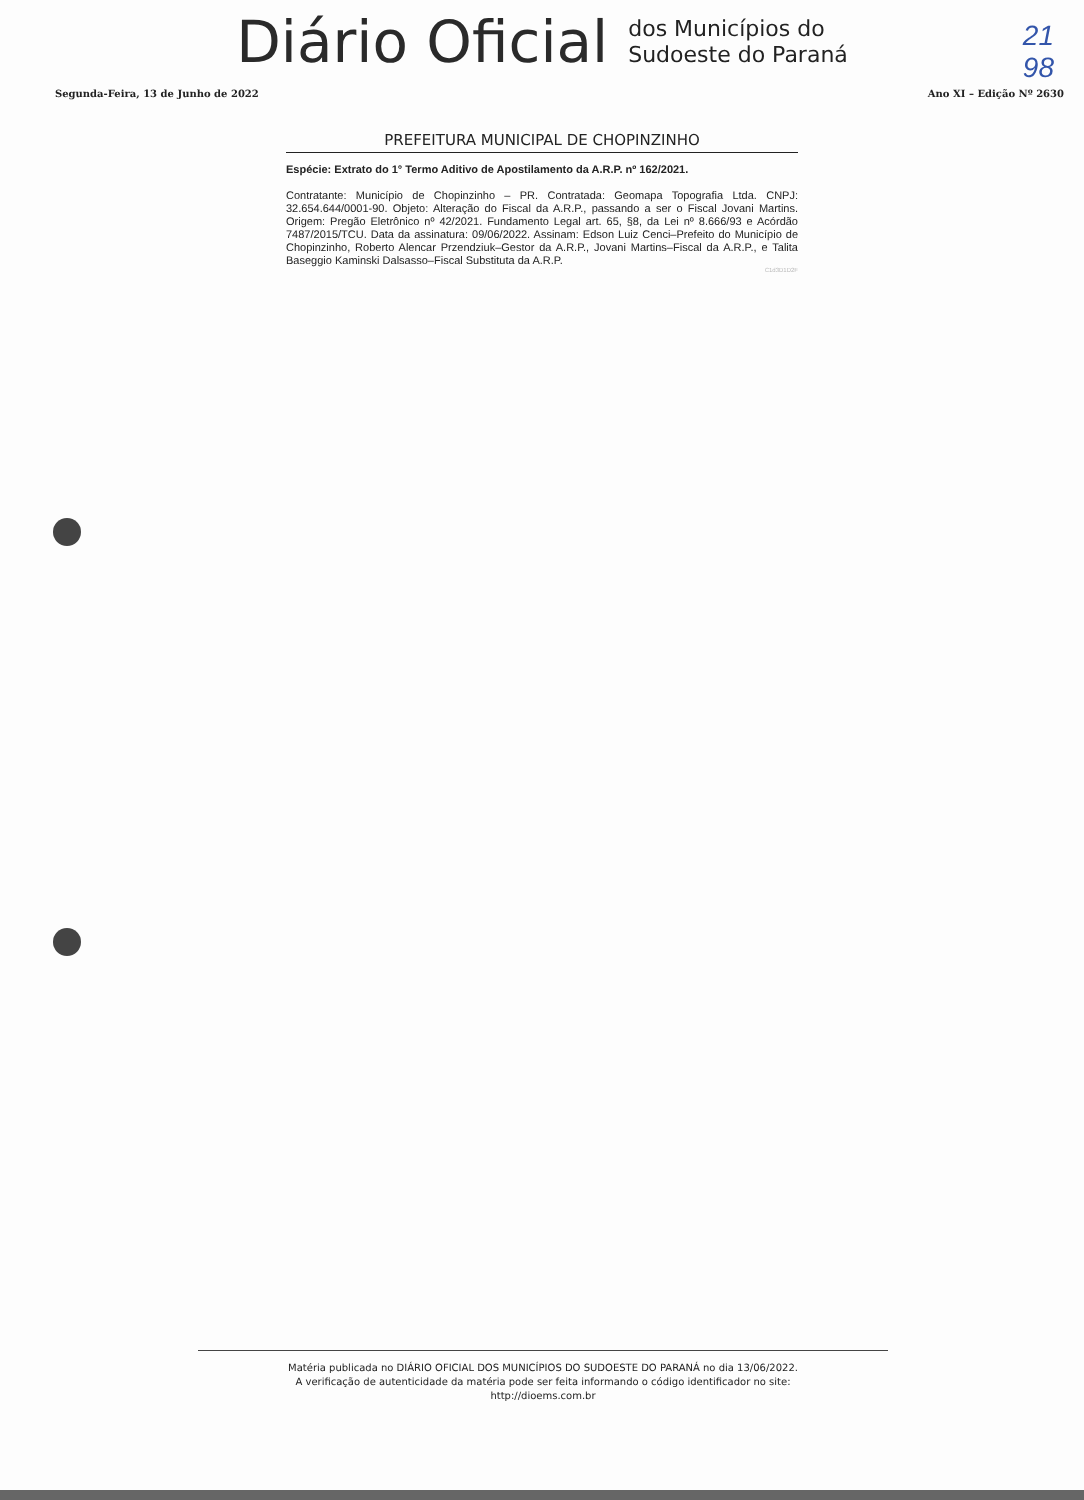Diário Oficial dos Municípios do
Sudoeste do Paraná
21
98
Segunda-Feira, 13 de Junho de 2022 Ano XI – Edição Nº 2630
PREFEITURA MUNICIPAL DE CHOPINZINHO
Espécie: Extrato do 1° Termo Aditivo de Apostilamento da A.R.P. nº 162/2021.
Contratante: Município de Chopinzinho – PR. Contratada: Geomapa Topografia Ltda. CNPJ: 32.654.644/0001-90. Objeto: Alteração do Fiscal da A.R.P., passando a ser o Fiscal Jovani Martins. Origem: Pregão Eletrônico nº 42/2021. Fundamento Legal art. 65, §8, da Lei nº 8.666/93 e Acórdão 7487/2015/TCU. Data da assinatura: 09/06/2022. Assinam: Edson Luiz Cenci–Prefeito do Município de Chopinzinho, Roberto Alencar Przendziuk–Gestor da A.R.P., Jovani Martins–Fiscal da A.R.P., e Talita Baseggio Kaminski Dalsasso–Fiscal Substituta da A.R.P.
C1d3D1D2F
Matéria publicada no DIÁRIO OFICIAL DOS MUNICÍPIOS DO SUDOESTE DO PARANÁ no dia 13/06/2022.
A verificação de autenticidade da matéria pode ser feita informando o código identificador no site:
http://dioems.com.br